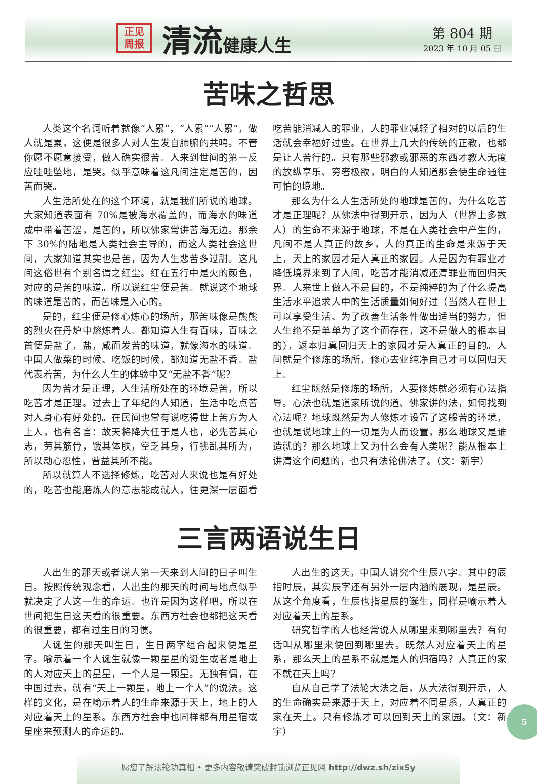正见
周报
清流健康人生
第 804 期
2023 年 10 月 05 日
苦味之哲思
人类这个名词听着就像“人累”，“人累”“人累”，做人就是累，这便是很多人对人生发自肺腑的共鸣。不管你愿不愿意接受，做人确实很苦。人来到世间的第一反应哇哇坠地，是哭。似乎意味着这凡间注定是苦的，因苦而哭。
人生活所处在的这个环境，就是我们所说的地球。大家知道表面有 70%是被海水覆盖的，而海水的味道咸中带着苦涩，是苦的，所以佛家常讲苦海无边。那余下 30%的陆地是人类社会主导的，而这人类社会这世间，大家知道其实也是苦，因为人生悲苦多过甜。这凡间这俗世有个别名谓之红尘。红在五行中是火的颜色，对应的是苦的味道。所以说红尘便是苦。就说这个地球的味道是苦的，而苦味是入心的。
是的，红尘便是修心炼心的场所，那苦味像是熊熊的烈火在丹炉中熔炼着人。都知道人生有百味，百味之首便是盐了，盐，咸而发苦的味道，就像海水的味道。中国人做菜的时候、吃饭的时候，都知道无盐不香。盐代表着苦，为什么人生的体验中又“无盐不香”呢？
因为苦才是正理，人生活所处在的环境是苦，所以吃苦才是正理。过去上了年纪的人知道，生活中吃点苦对人身心有好处的。在民间也常有说吃得世上苦方为人上人，也有名言：故天将降大任于是人也，必先苦其心志，劳其筋骨，饿其体肤，空乏其身，行拂乱其所为，所以动心忍性，曾益其所不能。
所以就算人不选择修炼，吃苦对人来说也是有好处的，吃苦也能磨炼人的意志能成就人，往更深一层面看吃苦能消减人的罪业，人的罪业减轻了相对的以后的生活就会幸福好过些。在世界上几大的传统的正教，也都是让人苦行的。只有那些邪教或邪恶的东西才教人无度的放纵享乐、穷奢极欲，明白的人知道那会使生命通往可怕的境地。
那么为什么人生活所处的地球是苦的，为什么吃苦才是正理呢？从佛法中得到开示，因为人（世界上多数人）的生命不来源于地球，不是在人类社会中产生的，凡间不是人真正的故乡，人的真正的生命是来源于天上，天上的家园才是人真正的家园。人是因为有罪业才降低境界来到了人间，吃苦才能消减还清罪业而回归天界。人来世上做人不是目的，不是纯粹的为了什么提高生活水平追求人中的生活质量如何好过（当然人在世上可以享受生活、为了改善生活条件做出适当的努力，但人生绝不是单单为了这个而存在，这不是做人的根本目的），返本归真回归天上的家园才是人真正的目的。人间就是个修炼的场所，修心去业纯净自己才可以回归天上。
红尘既然是修炼的场所，人要修炼就必须有心法指导。心法也就是道家所说的道、佛家讲的法，如何找到心法呢？地球既然是为人修炼才设置了这般苦的环境，也就是说地球上的一切是为人而设置，那么地球又是谁造就的？那么地球上又为什么会有人类呢？能从根本上讲清这个问题的，也只有法轮佛法了。（文：新宇）
三言两语说生日
人出生的那天或者说人第一天来到人间的日子叫生日。按照传统观念看，人出生的那天的时间与地点似乎就决定了人这一生的命运。也许是因为这样吧，所以在世间把生日这天看的很重要。东西方社会也都把这天看的很重要，都有过生日的习惯。
人诞生的那天叫生日，生日两字组合起来便是星字。喻示着一个人诞生就像一颗星星的诞生或者是地上的人对应天上的星星，一个人是一颗星。无独有偶，在中国过去，就有“天上一颗星，地上一个人”的说法。这样的文化，是在喻示着人的生命来源于天上，地上的人对应着天上的星系。东西方社会中也同样都有用星宿或星座来预测人的命运的。
人出生的这天，中国人讲究个生辰八字。其中的辰指时辰，其实辰字还有另外一层内涵的展现，是星辰。从这个角度看，生辰也指星辰的诞生，同样是喻示着人对应着天上的星系。
研究哲学的人也经常说人从哪里来到哪里去？有句话叫从哪里来便回到哪里去。既然人对应着天上的星系，那么天上的星系不就是是人的归宿吗？人真正的家不就在天上吗？
自从自己学了法轮大法之后，从大法得到开示，人的生命确实是来源于天上，对应着不同星系，人真正的家在天上。只有修炼才可以回到天上的家园。（文：新宇）
愿您了解法轮功真相 • 更多内容敬请突破封锁浏览正见网 http://dwz.sh/zixSy
5